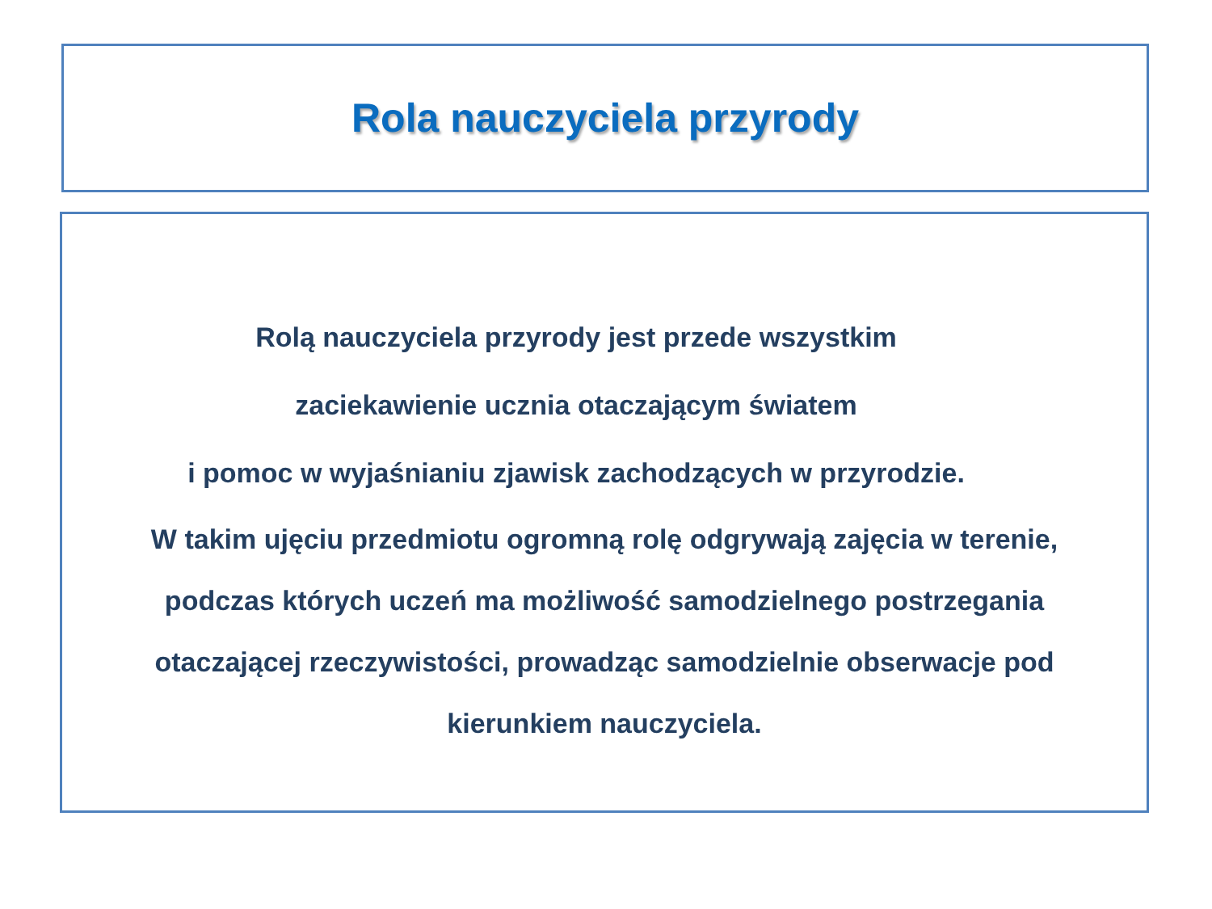Rola nauczyciela przyrody
Rolą nauczyciela przyrody jest przede wszystkim
zaciekawienie ucznia otaczającym światem
i pomoc w wyjaśnianiu zjawisk zachodzących w przyrodzie.
W takim ujęciu przedmiotu ogromną rolę odgrywają zajęcia w terenie,
podczas których uczeń ma możliwość samodzielnego postrzegania
otaczającej rzeczywistości, prowadząc samodzielnie obserwacje pod
kierunkiem nauczyciela.